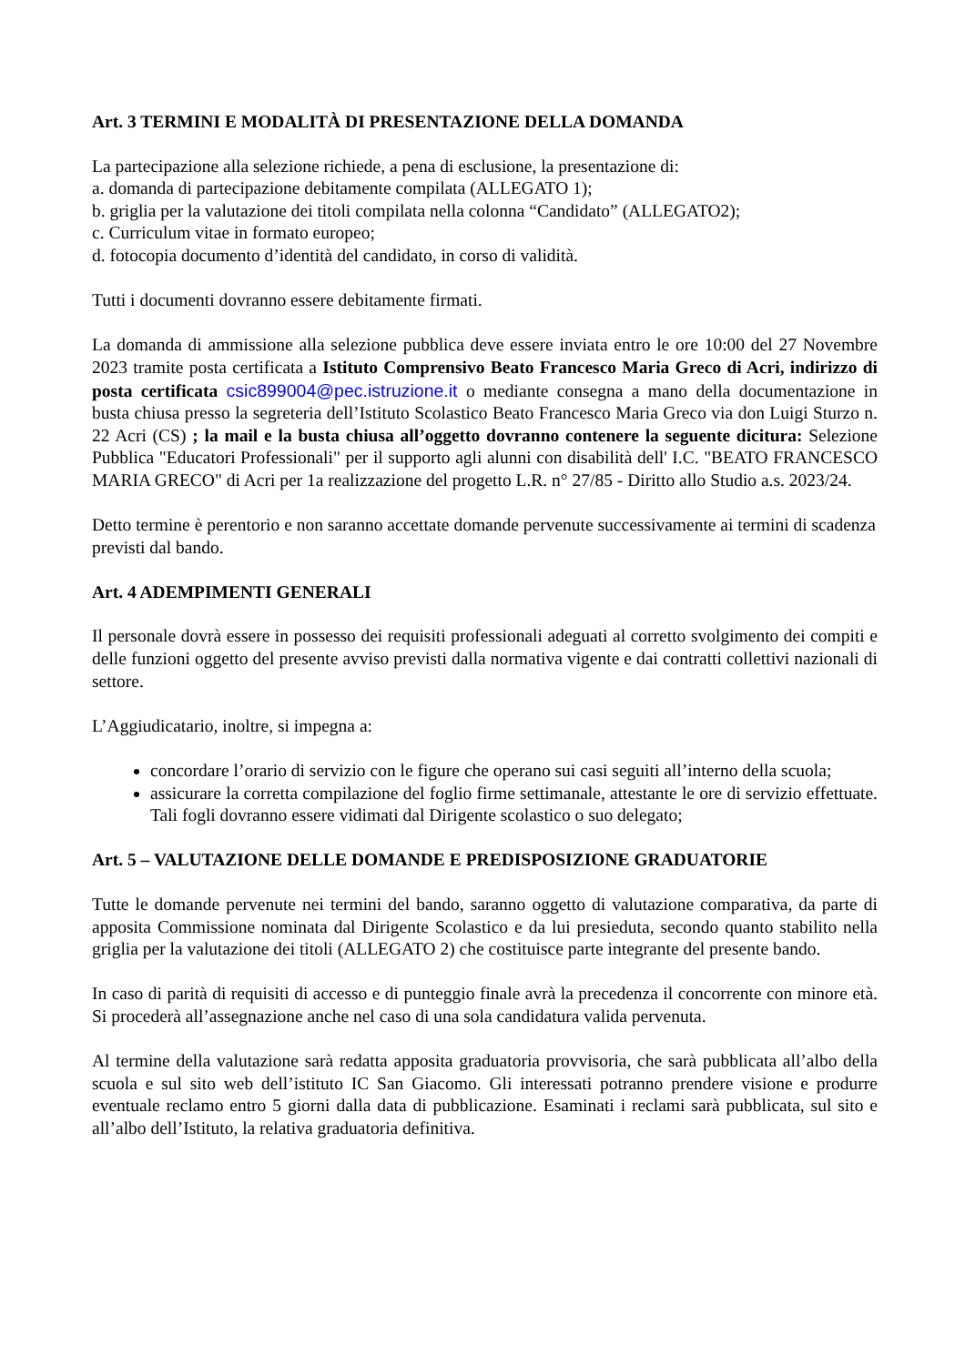Art. 3 TERMINI E MODALITÀ DI PRESENTAZIONE DELLA DOMANDA
La partecipazione alla selezione richiede, a pena di esclusione, la presentazione di:
a. domanda di partecipazione debitamente compilata (ALLEGATO 1);
b. griglia per la valutazione dei titoli compilata nella colonna “Candidato” (ALLEGATO2);
c. Curriculum vitae in formato europeo;
d. fotocopia documento d’identità del candidato, in corso di validità.
Tutti i documenti dovranno essere debitamente firmati.
La domanda di ammissione alla selezione pubblica deve essere inviata entro le ore 10:00 del 27 Novembre 2023 tramite posta certificata a Istituto Comprensivo Beato Francesco Maria Greco di Acri, indirizzo di posta certificata csic899004@pec.istruzione.it o mediante consegna a mano della documentazione in busta chiusa presso la segreteria dell’Istituto Scolastico Beato Francesco Maria Greco via don Luigi Sturzo n. 22 Acri (CS) ; la mail e la busta chiusa all’oggetto dovranno contenere la seguente dicitura: Selezione Pubblica "Educatori Professionali" per il supporto agli alunni con disabilità dell' I.C. "BEATO FRANCESCO MARIA GRECO" di Acri per 1a realizzazione del progetto L.R. n° 27/85 - Diritto allo Studio a.s. 2023/24.
Detto termine è perentorio e non saranno accettate domande pervenute successivamente ai termini di scadenza previsti dal bando.
Art. 4 ADEMPIMENTI GENERALI
Il personale dovrà essere in possesso dei requisiti professionali adeguati al corretto svolgimento dei compiti e delle funzioni oggetto del presente avviso previsti dalla normativa vigente e dai contratti collettivi nazionali di settore.
L’Aggiudicatario, inoltre, si impegna a:
concordare l’orario di servizio con le figure che operano sui casi seguiti all’interno della scuola;
assicurare la corretta compilazione del foglio firme settimanale, attestante le ore di servizio effettuate. Tali fogli dovranno essere vidimati dal Dirigente scolastico o suo delegato;
Art. 5 – VALUTAZIONE DELLE DOMANDE E PREDISPOSIZIONE GRADUATORIE
Tutte le domande pervenute nei termini del bando, saranno oggetto di valutazione comparativa, da parte di apposita Commissione nominata dal Dirigente Scolastico e da lui presieduta, secondo quanto stabilito nella griglia per la valutazione dei titoli (ALLEGATO 2) che costituisce parte integrante del presente bando.
In caso di parità di requisiti di accesso e di punteggio finale avrà la precedenza il concorrente con minore età. Si procederà all’assegnazione anche nel caso di una sola candidatura valida pervenuta.
Al termine della valutazione sarà redatta apposita graduatoria provvisoria, che sarà pubblicata all’albo della scuola e sul sito web dell’istituto IC San Giacomo. Gli interessati potranno prendere visione e produrre eventuale reclamo entro 5 giorni dalla data di pubblicazione. Esaminati i reclami sarà pubblicata, sul sito e all’albo dell’Istituto, la relativa graduatoria definitiva.